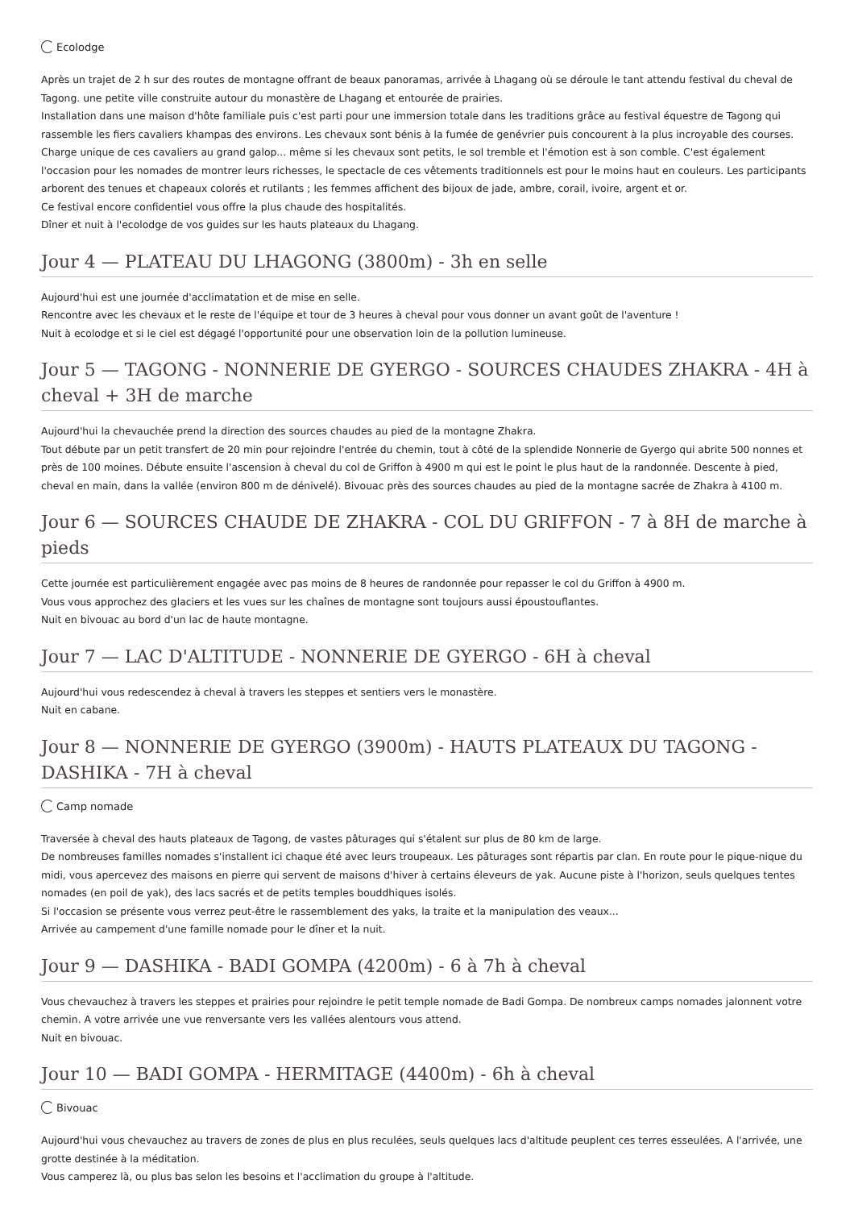Ecolodge
Après un trajet de 2 h sur des routes de montagne offrant de beaux panoramas, arrivée à Lhagang où se déroule le tant attendu festival du cheval de Tagong. une petite ville construite autour du monastère de Lhagang et entourée de prairies.
Installation dans une maison d'hôte familiale puis c'est parti pour une immersion totale dans les traditions grâce au festival équestre de Tagong qui rassemble les fiers cavaliers khampas des environs. Les chevaux sont bénis à la fumée de genévrier puis concourent à la plus incroyable des courses. Charge unique de ces cavaliers au grand galop... même si les chevaux sont petits, le sol tremble et l'émotion est à son comble. C'est également l'occasion pour les nomades de montrer leurs richesses, le spectacle de ces vêtements traditionnels est pour le moins haut en couleurs. Les participants arborent des tenues et chapeaux colorés et rutilants ; les femmes affichent des bijoux de jade, ambre, corail, ivoire, argent et or.
Ce festival encore confidentiel vous offre la plus chaude des hospitalités.
Dîner et nuit à l'ecolodge de vos guides sur les hauts plateaux du Lhagang.
Jour 4 — PLATEAU DU LHAGONG (3800m) - 3h en selle
Aujourd'hui est une journée d'acclimatation et de mise en selle.
Rencontre avec les chevaux et le reste de l'équipe et tour de 3 heures à cheval pour vous donner un avant goût de l'aventure !
Nuit à ecolodge et si le ciel est dégagé l'opportunité pour une observation loin de la pollution lumineuse.
Jour 5 — TAGONG - NONNERIE DE GYERGO - SOURCES CHAUDES ZHAKRA - 4H à cheval + 3H de marche
Aujourd'hui la chevauchée prend la direction des sources chaudes au pied de la montagne Zhakra.
Tout débute par un petit transfert de 20 min pour rejoindre l'entrée du chemin, tout à côté de la splendide Nonnerie de Gyergo qui abrite 500 nonnes et près de 100 moines. Débute ensuite l'ascension à cheval du col de Griffon à 4900 m qui est le point le plus haut de la randonnée. Descente à pied, cheval en main, dans la vallée (environ 800 m de dénivelé). Bivouac près des sources chaudes au pied de la montagne sacrée de Zhakra à 4100 m.
Jour 6 — SOURCES CHAUDE DE ZHAKRA - COL DU GRIFFON - 7 à 8H de marche à pieds
Cette journée est particulièrement engagée avec pas moins de 8 heures de randonnée pour repasser le col du Griffon à 4900 m.
Vous vous approchez des glaciers et les vues sur les chaînes de montagne sont toujours aussi époustouflantes.
Nuit en bivouac au bord d'un lac de haute montagne.
Jour 7 — LAC D'ALTITUDE - NONNERIE DE GYERGO - 6H à cheval
Aujourd'hui vous redescendez à cheval à travers les steppes et sentiers vers le monastère.
Nuit en cabane.
Jour 8 — NONNERIE DE GYERGO (3900m) - HAUTS PLATEAUX DU TAGONG - DASHIKA - 7H à cheval
Camp nomade
Traversée à cheval des hauts plateaux de Tagong, de vastes pâturages qui s'étalent sur plus de 80 km de large.
De nombreuses familles nomades s'installent ici chaque été avec leurs troupeaux. Les pâturages sont répartis par clan. En route pour le pique-nique du midi, vous apercevez des maisons en pierre qui servent de maisons d'hiver à certains éleveurs de yak. Aucune piste à l'horizon, seuls quelques tentes nomades (en poil de yak), des lacs sacrés et de petits temples bouddhiques isolés.
Si l'occasion se présente vous verrez peut-être le rassemblement des yaks, la traite et la manipulation des veaux...
Arrivée au campement d'une famille nomade pour le dîner et la nuit.
Jour 9 — DASHIKA - BADI GOMPA (4200m) - 6 à 7h à cheval
Vous chevauchez à travers les steppes et prairies pour rejoindre le petit temple nomade de Badi Gompa. De nombreux camps nomades jalonnent votre chemin. A votre arrivée une vue renversante vers les vallées alentours vous attend.
Nuit en bivouac.
Jour 10 — BADI GOMPA - HERMITAGE (4400m) - 6h à cheval
Bivouac
Aujourd'hui vous chevauchez au travers de zones de plus en plus reculées, seuls quelques lacs d'altitude peuplent ces terres esseulées. A l'arrivée, une grotte destinée à la méditation.
Vous camperez là, ou plus bas selon les besoins et l'acclimation du groupe à l'altitude.